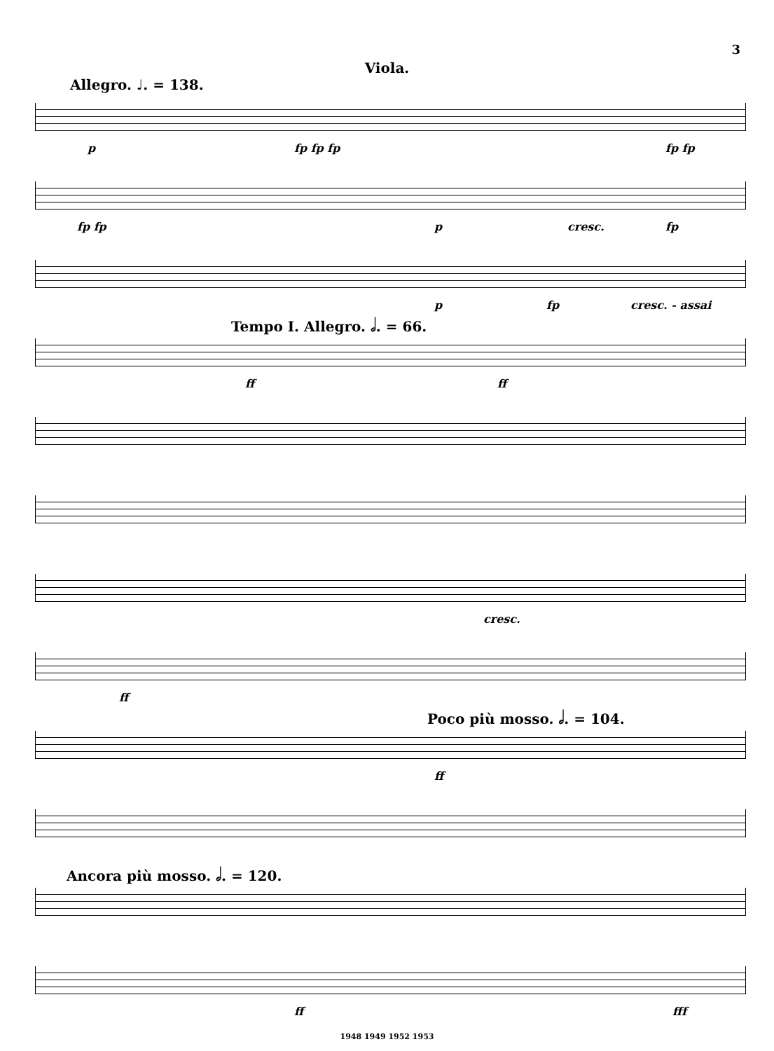3
Viola.
Allegro. ♩. = 138.
p fp fp fp fp fp
fp fp p cresc. fp
p fp cresc. - assai
Tempo I. Allegro. 𝅗𝅥. = 66.
ff ff
cresc.
ff
Poco più mosso. 𝅗𝅥. = 104.
ff
Ancora più mosso. 𝅗𝅥. = 120.
ff fff
1948 1949 1952 1953